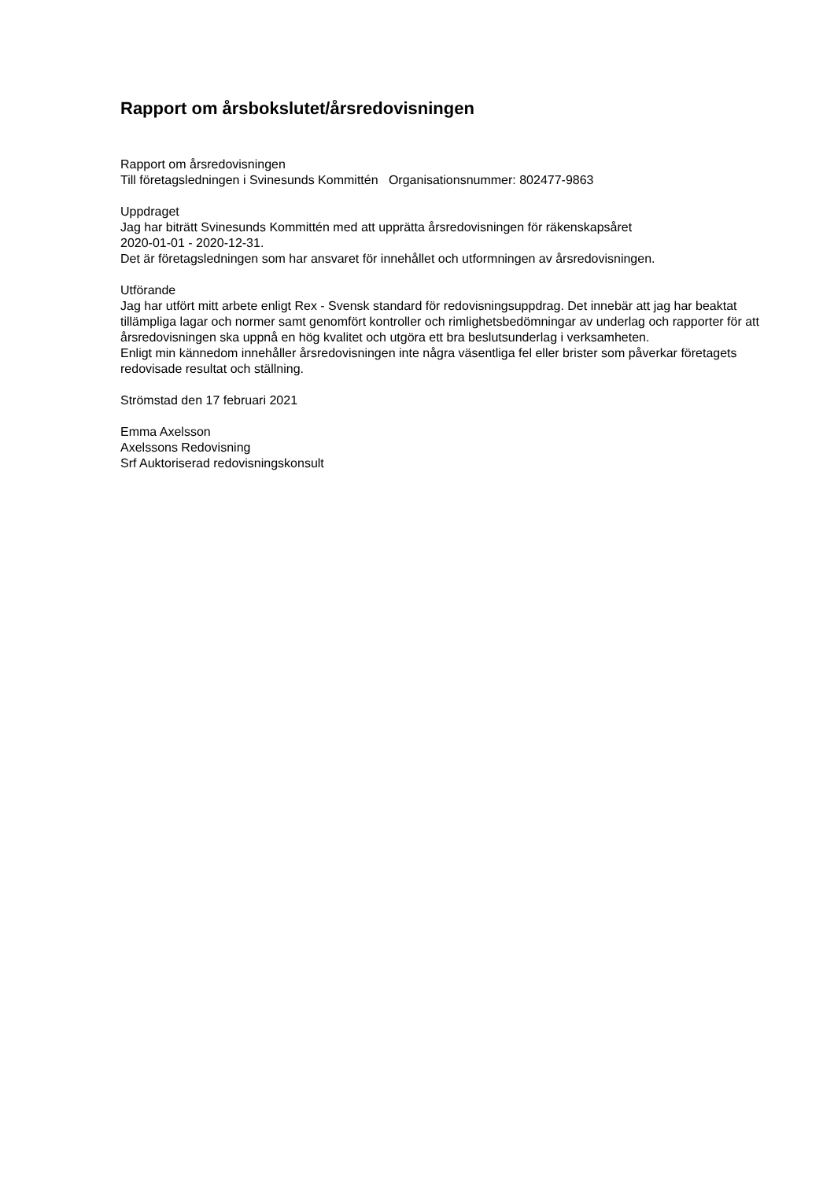Rapport om årsbokslutet/årsredovisningen
Rapport om årsredovisningen
Till företagsledningen i Svinesunds Kommittén Organisationsnummer: 802477-9863
Uppdraget
Jag har biträtt Svinesunds Kommittén med att upprätta årsredovisningen för räkenskapsåret
2020-01-01 - 2020-12-31.
Det är företagsledningen som har ansvaret för innehållet och utformningen av årsredovisningen.
Utförande
Jag har utfört mitt arbete enligt Rex - Svensk standard för redovisningsuppdrag. Det innebär att jag har beaktat tillämpliga lagar och normer samt genomfört kontroller och rimlighetsbedömningar av underlag och rapporter för att årsredovisningen ska uppnå en hög kvalitet och utgöra ett bra beslutsunderlag i verksamheten.
Enligt min kännedom innehåller årsredovisningen inte några väsentliga fel eller brister som påverkar företagets redovisade resultat och ställning.
Strömstad den 17 februari 2021
Emma Axelsson
Axelssons Redovisning
Srf Auktoriserad redovisningskonsult